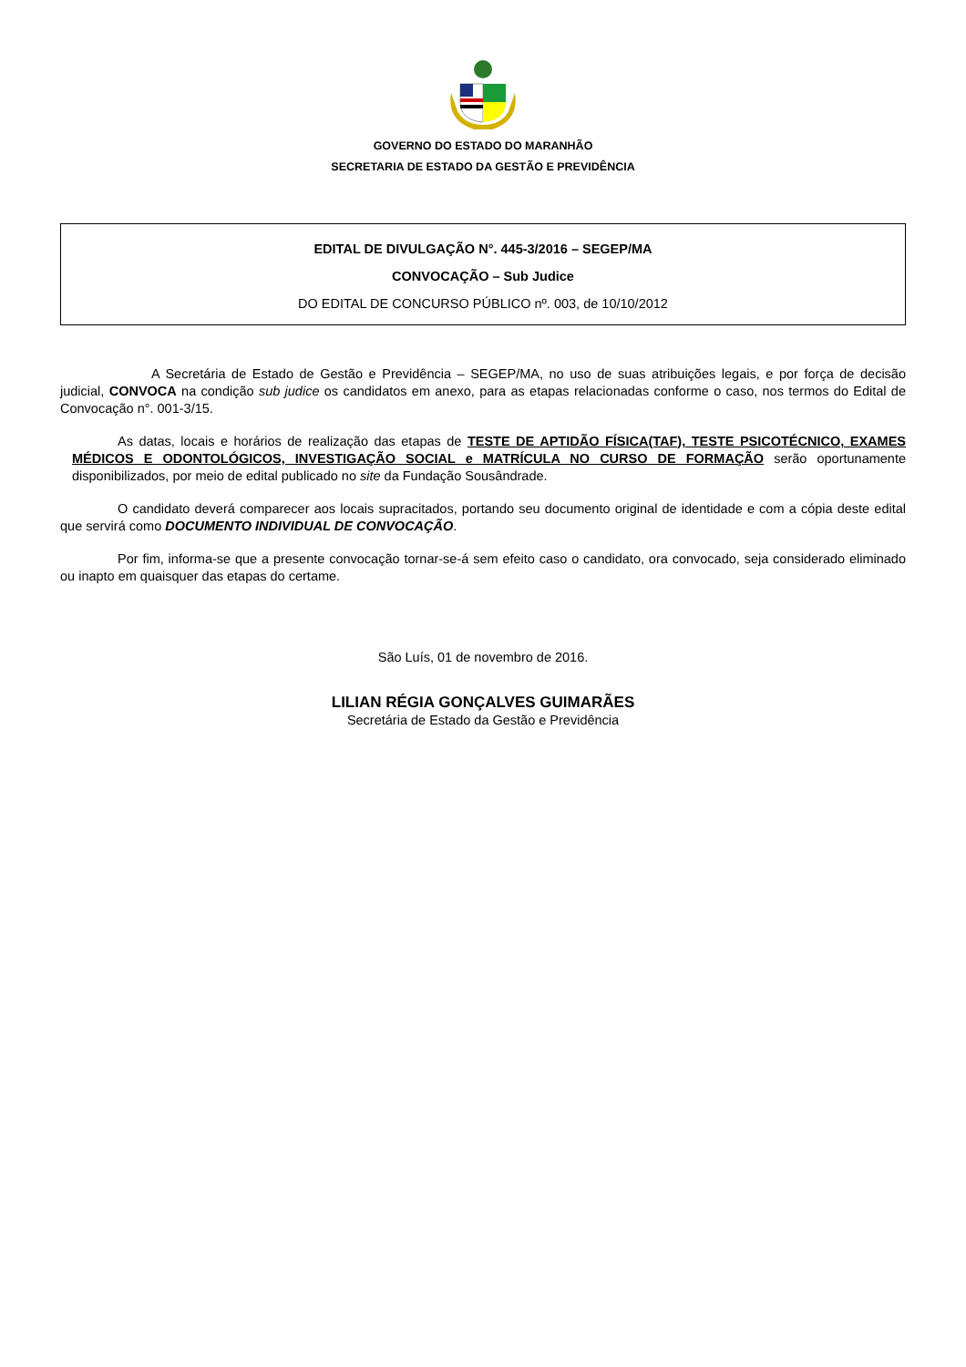GOVERNO DO ESTADO DO MARANHÃO
SECRETARIA DE ESTADO DA GESTÃO E PREVIDÊNCIA
EDITAL DE DIVULGAÇÃO N°. 445-3/2016 – SEGEP/MA
CONVOCAÇÃO – Sub Judice
DO EDITAL DE CONCURSO PÚBLICO nº. 003, de 10/10/2012
A Secretária de Estado de Gestão e Previdência – SEGEP/MA, no uso de suas atribuições legais, e por força de decisão judicial, CONVOCA na condição sub judice os candidatos em anexo, para as etapas relacionadas conforme o caso, nos termos do Edital de Convocação n°. 001-3/15.
As datas, locais e horários de realização das etapas de TESTE DE APTIDÃO FÍSICA(TAF), TESTE PSICOTÉCNICO, EXAMES MÉDICOS E ODONTOLÓGICOS, INVESTIGAÇÃO SOCIAL e MATRÍCULA NO CURSO DE FORMAÇÃO serão oportunamente disponibilizados, por meio de edital publicado no site da Fundação Sousândrade.
O candidato deverá comparecer aos locais supracitados, portando seu documento original de identidade e com a cópia deste edital que servirá como DOCUMENTO INDIVIDUAL DE CONVOCAÇÃO.
Por fim, informa-se que a presente convocação tornar-se-á sem efeito caso o candidato, ora convocado, seja considerado eliminado ou inapto em quaisquer das etapas do certame.
São Luís, 01 de novembro de 2016.
LILIAN RÉGIA GONÇALVES GUIMARÃES
Secretária de Estado da Gestão e Previdência